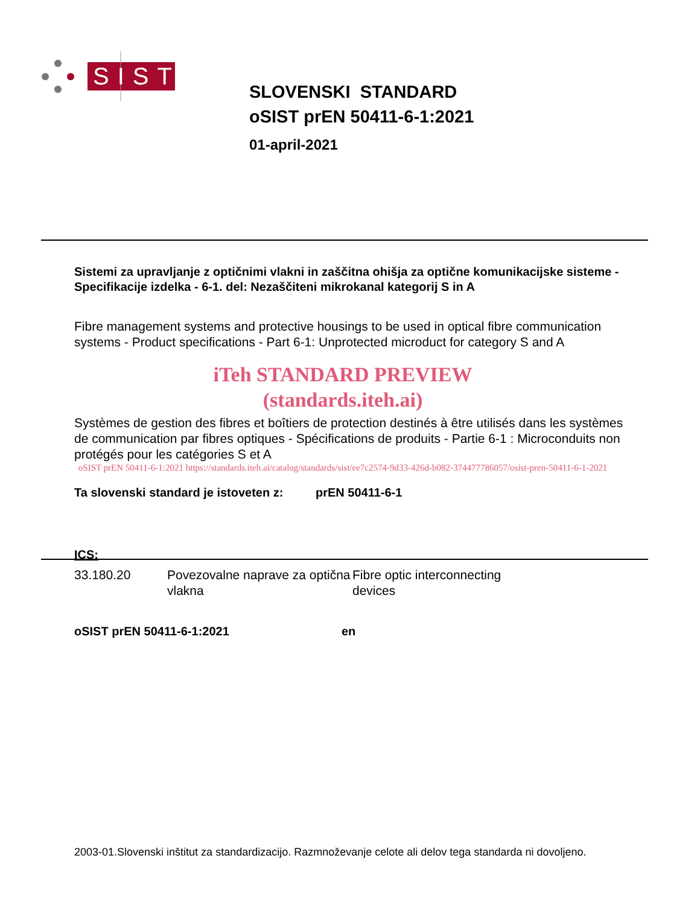SIST
SLOVENSKI STANDARD
oSIST prEN 50411-6-1:2021
01-april-2021
Sistemi za upravljanje z optičnimi vlakni in zaščitna ohišja za optične komunikacijske sisteme - Specifikacije izdelka - 6-1. del: Nezaščiteni mikrokanal kategorij S in A
Fibre management systems and protective housings to be used in optical fibre communication systems - Product specifications - Part 6-1: Unprotected microduct for category S and A
iTeh STANDARD PREVIEW
(standards.iteh.ai)
Systèmes de gestion des fibres et boîtiers de protection destinés à être utilisés dans les systèmes de communication par fibres optiques - Spécifications de produits - Partie 6-1 : Microconduits non protégés pour les catégories S et A
oSIST prEN 50411-6-1:2021 https://standards.iteh.ai/catalog/standards/sist/ee7c2574-9d33-426d-b082-374477786057/osist-pren-50411-6-1-2021
Ta slovenski standard je istoveten z: prEN 50411-6-1
ICS:
| 33.180.20 | Povezovalne naprave za optična vlakna | Fibre optic interconnecting devices |
oSIST prEN 50411-6-1:2021 en
2003-01.Slovenski inštitut za standardizacijo. Razmnoževanje celote ali delov tega standarda ni dovoljeno.